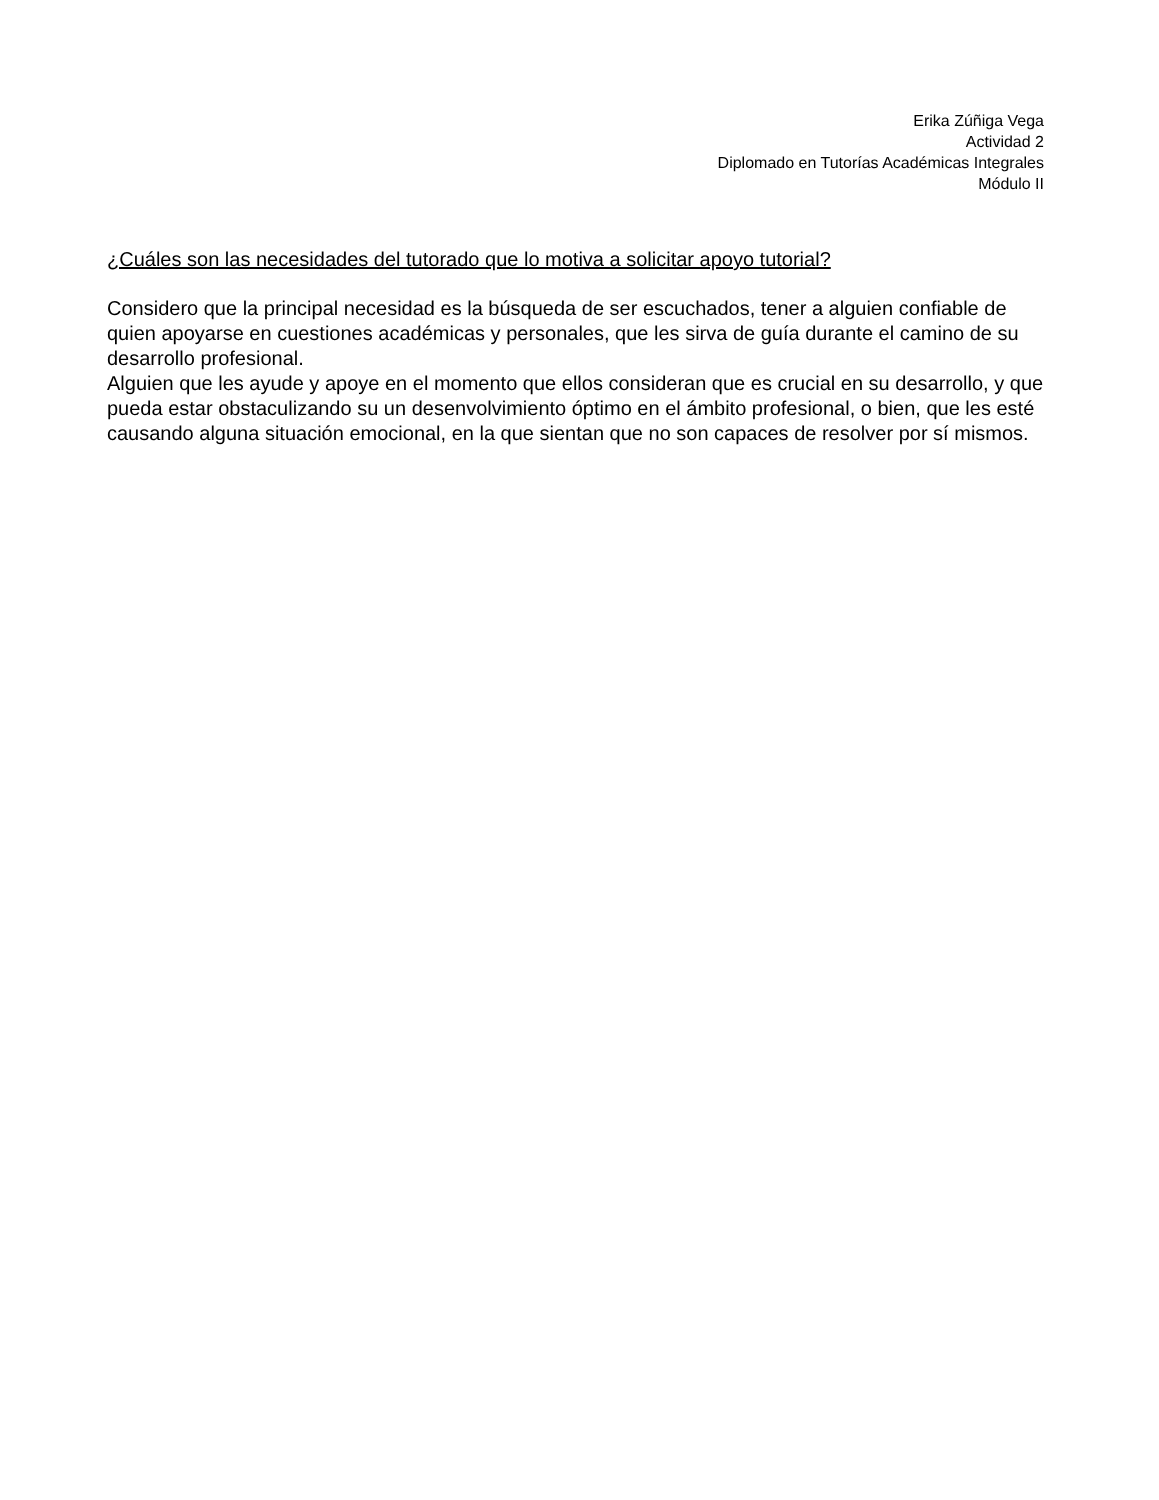Erika Zúñiga Vega
Actividad 2
Diplomado en Tutorías Académicas Integrales
Módulo II
¿Cuáles son las necesidades del tutorado que lo motiva a solicitar apoyo tutorial?
Considero que la principal necesidad es la búsqueda de ser escuchados, tener a alguien confiable de quien apoyarse en cuestiones académicas y personales, que les sirva de guía durante el camino de su desarrollo profesional.
Alguien que les ayude y apoye en el momento que ellos consideran que es crucial en su desarrollo, y que pueda estar obstaculizando su un desenvolvimiento óptimo en el ámbito profesional, o bien, que les esté causando alguna situación emocional, en la que sientan que no son capaces de resolver por sí mismos.